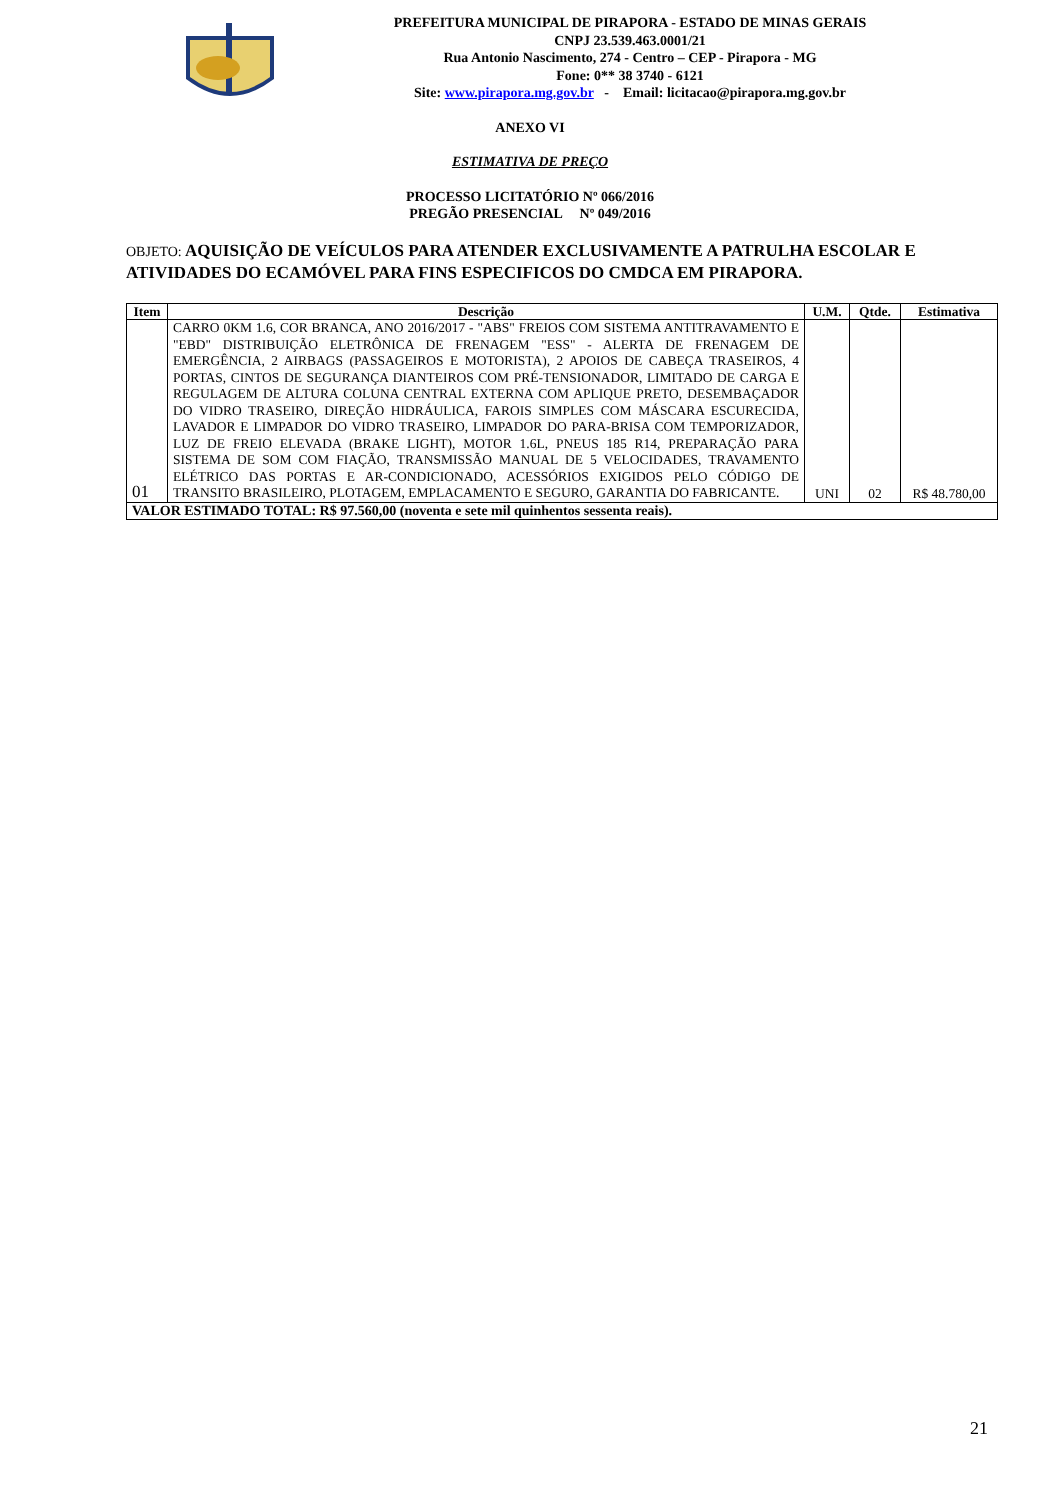PREFEITURA MUNICIPAL DE PIRAPORA - ESTADO DE MINAS GERAIS
CNPJ 23.539.463.0001/21
Rua Antonio Nascimento, 274 - Centro – CEP - Pirapora - MG
Fone: 0** 38 3740 - 6121
Site: www.pirapora.mg.gov.br - Email: licitacao@pirapora.mg.gov.br
ANEXO VI
ESTIMATIVA DE PREÇO
PROCESSO LICITATÓRIO Nº 066/2016
PREGÃO PRESENCIAL Nº 049/2016
OBJETO: AQUISIÇÃO DE VEÍCULOS PARA ATENDER EXCLUSIVAMENTE A PATRULHA ESCOLAR E ATIVIDADES DO ECAMÓVEL PARA FINS ESPECIFICOS DO CMDCA EM PIRAPORA.
| Item | Descrição | U.M. | Qtde. | Estimativa |
| --- | --- | --- | --- | --- |
| 01 | CARRO 0KM 1.6, COR BRANCA, ANO 2016/2017 - "ABS" FREIOS COM SISTEMA ANTITRAVAMENTO E "EBD" DISTRIBUIÇÃO ELETRÔNICA DE FRENAGEM "ESS" - ALERTA DE FRENAGEM DE EMERGÊNCIA, 2 AIRBAGS (PASSAGEIROS E MOTORISTA), 2 APOIOS DE CABEÇA TRASEIROS, 4 PORTAS, CINTOS DE SEGURANÇA DIANTEIROS COM PRÉ-TENSIONADOR, LIMITADO DE CARGA E REGULAGEM DE ALTURA COLUNA CENTRAL EXTERNA COM APLIQUE PRETO, DESEMBAÇADOR DO VIDRO TRASEIRO, DIREÇÃO HIDRÁULICA, FAROIS SIMPLES COM MÁSCARA ESCURECIDA, LAVADOR E LIMPADOR DO VIDRO TRASEIRO, LIMPADOR DO PARA-BRISA COM TEMPORIZADOR, LUZ DE FREIO ELEVADA (BRAKE LIGHT), MOTOR 1.6L, PNEUS 185 R14, PREPARAÇÃO PARA SISTEMA DE SOM COM FIAÇÃO, TRANSMISSÃO MANUAL DE 5 VELOCIDADES, TRAVAMENTO ELÉTRICO DAS PORTAS E AR-CONDICIONADO, ACESSÓRIOS EXIGIDOS PELO CÓDIGO DE TRANSITO BRASILEIRO, PLOTAGEM, EMPLACAMENTO E SEGURO, GARANTIA DO FABRICANTE. | UNI | 02 | R$ 48.780,00 |
| VALOR ESTIMADO TOTAL: R$ 97.560,00 (noventa e sete mil quinhentos sessenta reais). | | | | |
21